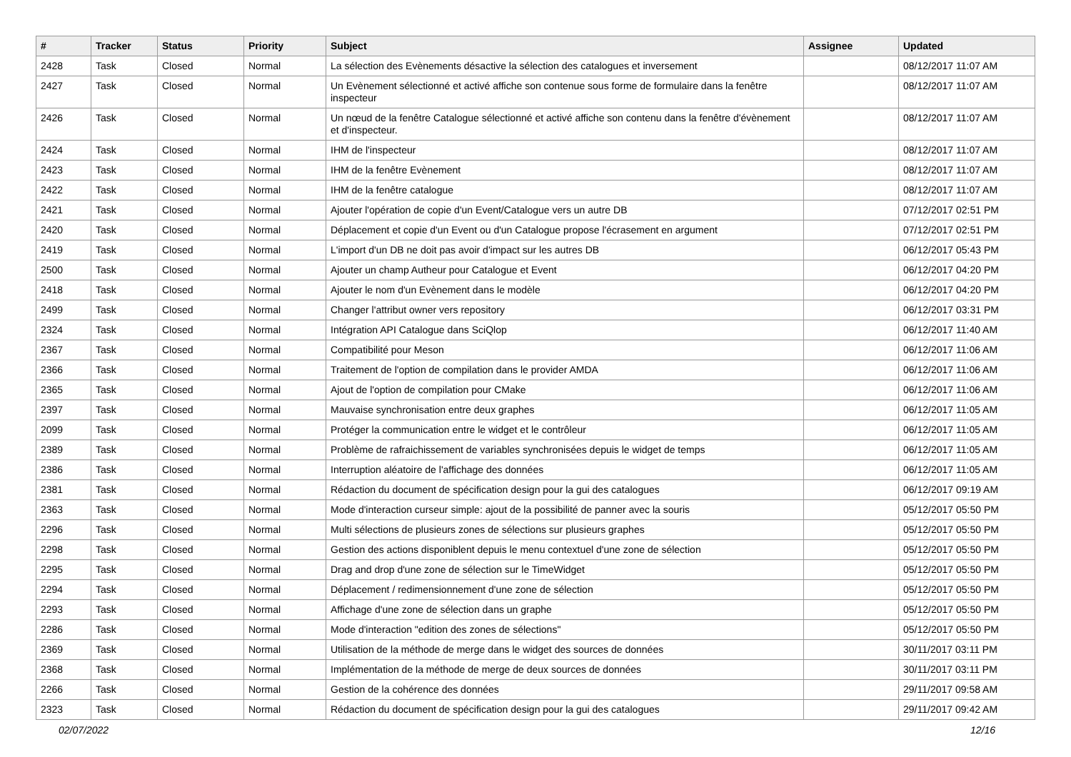| # | Tracker | Status | Priority | Subject | Assignee | Updated |
| --- | --- | --- | --- | --- | --- | --- |
| 2428 | Task | Closed | Normal | La sélection des Evènements désactive la sélection des catalogues et inversement | | 08/12/2017 11:07 AM |
| 2427 | Task | Closed | Normal | Un Evènement sélectionné et activé affiche son contenue sous forme de formulaire dans la fenêtre inspecteur | | 08/12/2017 11:07 AM |
| 2426 | Task | Closed | Normal | Un nœud de la fenêtre Catalogue sélectionné et activé affiche son contenu dans la fenêtre d'évènement et d'inspecteur. | | 08/12/2017 11:07 AM |
| 2424 | Task | Closed | Normal | IHM de l'inspecteur | | 08/12/2017 11:07 AM |
| 2423 | Task | Closed | Normal | IHM de la fenêtre Evènement | | 08/12/2017 11:07 AM |
| 2422 | Task | Closed | Normal | IHM de la fenêtre catalogue | | 08/12/2017 11:07 AM |
| 2421 | Task | Closed | Normal | Ajouter l'opération de copie d'un Event/Catalogue vers un autre DB | | 07/12/2017 02:51 PM |
| 2420 | Task | Closed | Normal | Déplacement et copie d'un Event ou d'un Catalogue propose l'écrasement en argument | | 07/12/2017 02:51 PM |
| 2419 | Task | Closed | Normal | L'import d'un DB ne doit pas avoir d'impact sur les autres DB | | 06/12/2017 05:43 PM |
| 2500 | Task | Closed | Normal | Ajouter un champ Autheur pour Catalogue et Event | | 06/12/2017 04:20 PM |
| 2418 | Task | Closed | Normal | Ajouter le nom d'un Evènement dans le modèle | | 06/12/2017 04:20 PM |
| 2499 | Task | Closed | Normal | Changer l'attribut owner vers repository | | 06/12/2017 03:31 PM |
| 2324 | Task | Closed | Normal | Intégration API Catalogue dans SciQlop | | 06/12/2017 11:40 AM |
| 2367 | Task | Closed | Normal | Compatibilité pour Meson | | 06/12/2017 11:06 AM |
| 2366 | Task | Closed | Normal | Traitement de l'option de compilation dans le provider AMDA | | 06/12/2017 11:06 AM |
| 2365 | Task | Closed | Normal | Ajout de l'option de compilation pour CMake | | 06/12/2017 11:06 AM |
| 2397 | Task | Closed | Normal | Mauvaise synchronisation entre deux graphes | | 06/12/2017 11:05 AM |
| 2099 | Task | Closed | Normal | Protéger la communication entre le widget et le contrôleur | | 06/12/2017 11:05 AM |
| 2389 | Task | Closed | Normal | Problème de rafraichissement de variables synchronisées depuis le widget de temps | | 06/12/2017 11:05 AM |
| 2386 | Task | Closed | Normal | Interruption aléatoire de l'affichage des données | | 06/12/2017 11:05 AM |
| 2381 | Task | Closed | Normal | Rédaction du document de spécification design pour la gui des catalogues | | 06/12/2017 09:19 AM |
| 2363 | Task | Closed | Normal | Mode d'interaction curseur simple: ajout de la possibilité de panner avec la souris | | 05/12/2017 05:50 PM |
| 2296 | Task | Closed | Normal | Multi sélections de plusieurs zones de sélections sur plusieurs graphes | | 05/12/2017 05:50 PM |
| 2298 | Task | Closed | Normal | Gestion des actions disponiblent depuis le menu contextuel d'une zone de sélection | | 05/12/2017 05:50 PM |
| 2295 | Task | Closed | Normal | Drag and drop d'une zone de sélection sur le TimeWidget | | 05/12/2017 05:50 PM |
| 2294 | Task | Closed | Normal | Déplacement / redimensionnement d'une zone de sélection | | 05/12/2017 05:50 PM |
| 2293 | Task | Closed | Normal | Affichage d'une zone de sélection dans un graphe | | 05/12/2017 05:50 PM |
| 2286 | Task | Closed | Normal | Mode d'interaction "edition des zones de sélections" | | 05/12/2017 05:50 PM |
| 2369 | Task | Closed | Normal | Utilisation de la méthode de merge dans le widget des sources de données | | 30/11/2017 03:11 PM |
| 2368 | Task | Closed | Normal | Implémentation de la méthode de merge de deux sources de données | | 30/11/2017 03:11 PM |
| 2266 | Task | Closed | Normal | Gestion de la cohérence des données | | 29/11/2017 09:58 AM |
| 2323 | Task | Closed | Normal | Rédaction du document de spécification design pour la gui des catalogues | | 29/11/2017 09:42 AM |
02/07/2022 12/16